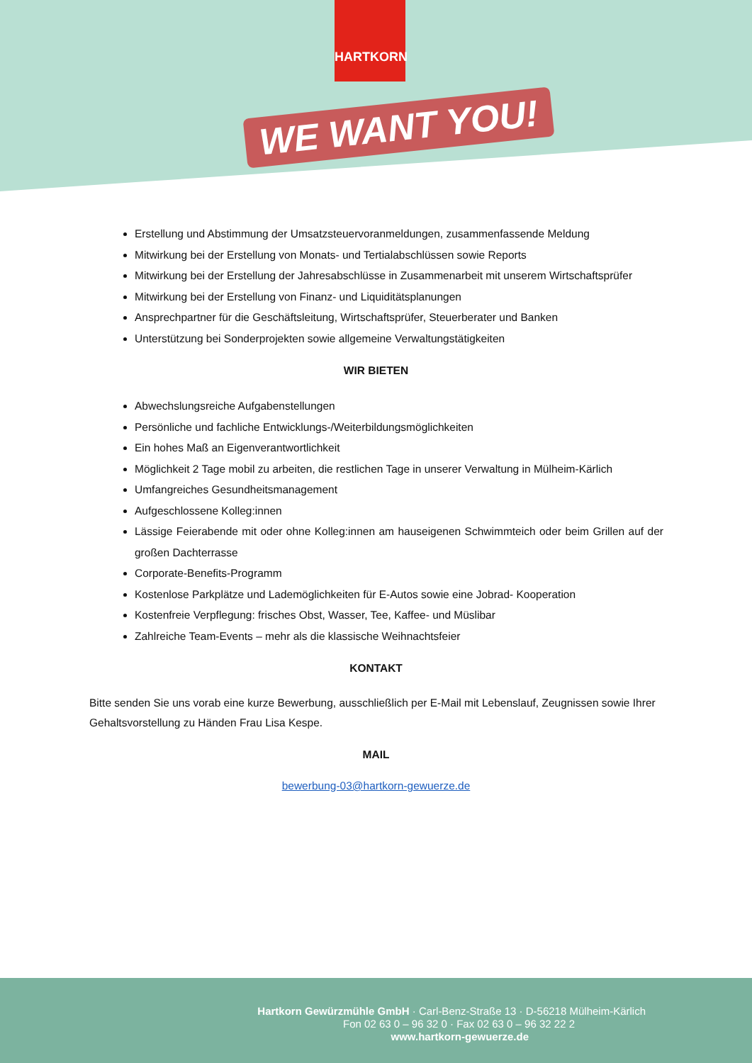HARTKORN
WE WANT YOU!
Erstellung und Abstimmung der Umsatzsteuervoranmeldungen, zusammenfassende Meldung
Mitwirkung bei der Erstellung von Monats- und Tertialabschlüssen sowie Reports
Mitwirkung bei der Erstellung der Jahresabschlüsse in Zusammenarbeit mit unserem Wirtschaftsprüfer
Mitwirkung bei der Erstellung von Finanz- und Liquiditätsplanungen
Ansprechpartner für die Geschäftsleitung, Wirtschaftsprüfer, Steuerberater und Banken
Unterstützung bei Sonderprojekten sowie allgemeine Verwaltungstätigkeiten
WIR BIETEN
Abwechslungsreiche Aufgabenstellungen
Persönliche und fachliche Entwicklungs-/Weiterbildungsmöglichkeiten
Ein hohes Maß an Eigenverantwortlichkeit
Möglichkeit 2 Tage mobil zu arbeiten, die restlichen Tage in unserer Verwaltung in Mülheim-Kärlich
Umfangreiches Gesundheitsmanagement
Aufgeschlossene Kolleg:innen
Lässige Feierabende mit oder ohne Kolleg:innen am hauseigenen Schwimmteich oder beim Grillen auf der großen Dachterrasse
Corporate-Benefits-Programm
Kostenlose Parkplätze und Lademöglichkeiten für E-Autos sowie eine Jobrad- Kooperation
Kostenfreie Verpflegung: frisches Obst, Wasser, Tee, Kaffee- und Müslibar
Zahlreiche Team-Events – mehr als die klassische Weihnachtsfeier
KONTAKT
Bitte senden Sie uns vorab eine kurze Bewerbung, ausschließlich per E-Mail mit Lebenslauf, Zeugnissen sowie Ihrer Gehaltsvorstellung zu Händen Frau Lisa Kespe.
MAIL
bewerbung-03@hartkorn-gewuerze.de
Hartkorn Gewürzmühle GmbH · Carl-Benz-Straße 13 · D-56218 Mülheim-Kärlich
Fon 02 63 0 – 96 32 0 · Fax 02 63 0 – 96 32 22 2
www.hartkorn-gewuerze.de